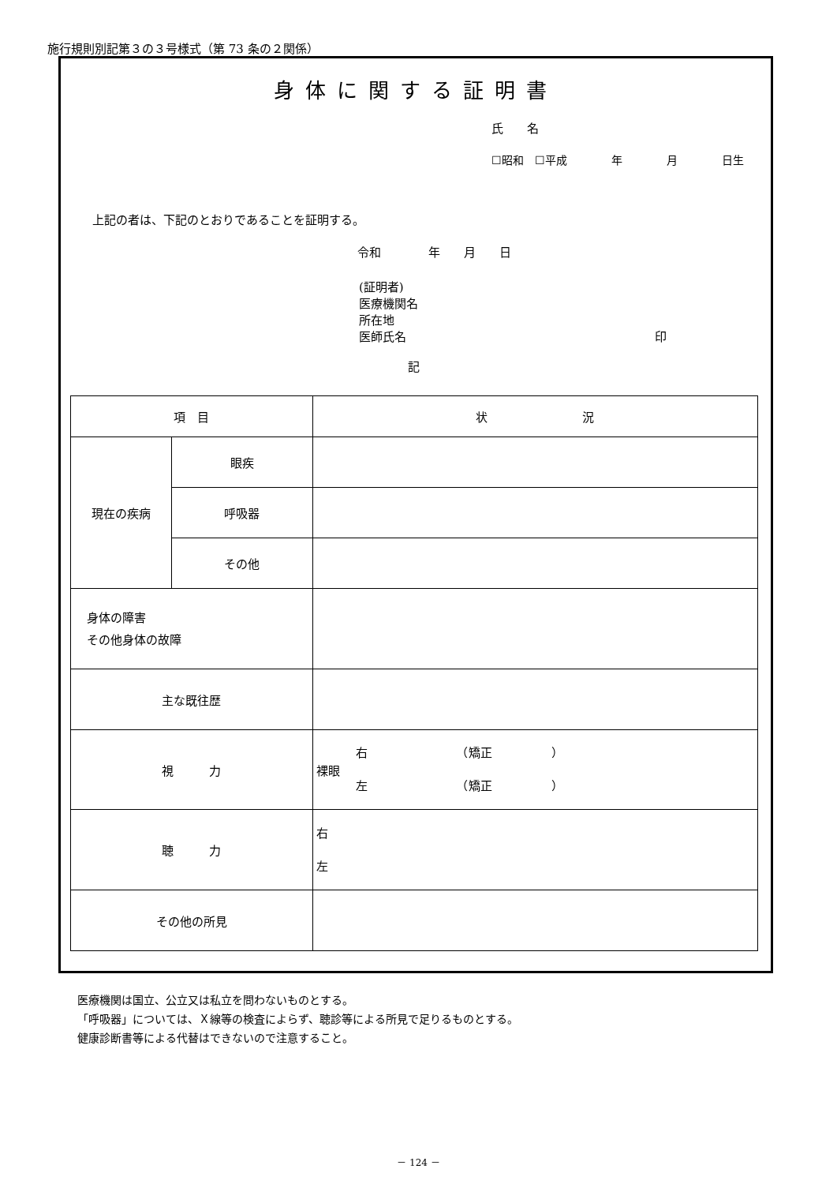施行規則別記第３の３号様式（第 73 条の２関係）
身体に関する証明書
氏　　名
☐昭和　☐平成　　　　年　　　　月　　　　日生
上記の者は、下記のとおりであることを証明する。
令和　　　　年　　月　　日
(証明者)
医療機関名
所在地
医師氏名　　　　　　　　　　　　　　　　　　　　　印
記
| 項 目 | | 状 況 |
| --- | --- | --- |
| 現在の疾病 | 眼疾 | |
| | 呼吸器 | |
| | その他 | |
| 身体の障害 その他身体の故障 | | |
| 主な既往歴 | | |
| 視 力 | | 裸眼 右 （矯正 ） 左 （矯正 ） |
| 聴 力 | | 右 左 |
| その他の所見 | | |
医療機関は国立、公立又は私立を問わないものとする。
「呼吸器」については、Ｘ線等の検査によらず、聴診等による所見で足りるものとする。
健康診断書等による代替はできないので注意すること。
－ 124 －